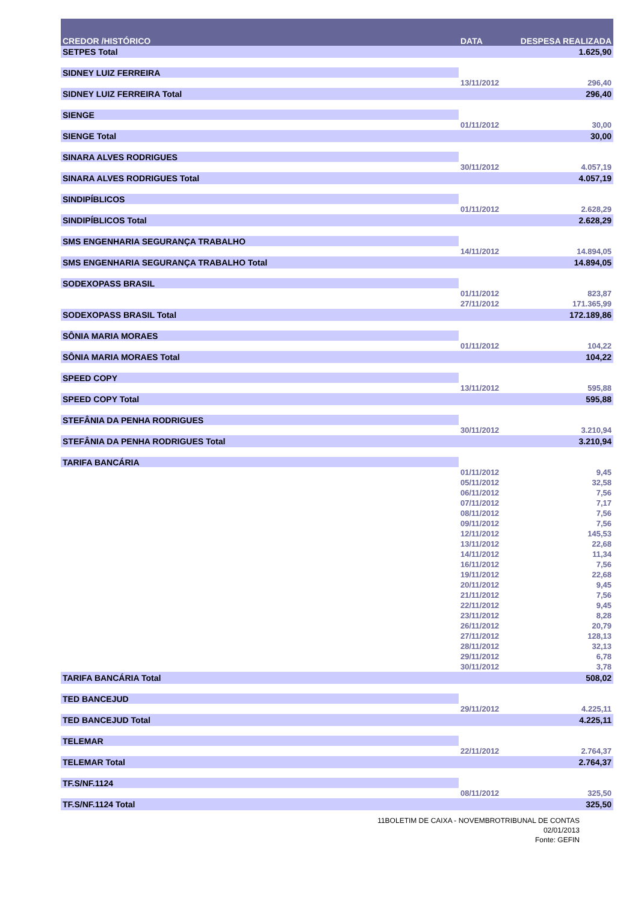| CREDOR /HISTÓRICO | DATA | DESPESA REALIZADA |
| --- | --- | --- |
| SETPES Total | | 1.625,90 |
| SIDNEY LUIZ FERREIRA | | |
| | 13/11/2012 | 296,40 |
| SIDNEY LUIZ FERREIRA Total | | 296,40 |
| SIENGE | | |
| | 01/11/2012 | 30,00 |
| SIENGE Total | | 30,00 |
| SINARA ALVES RODRIGUES | | |
| | 30/11/2012 | 4.057,19 |
| SINARA ALVES RODRIGUES Total | | 4.057,19 |
| SINDIPÍBLICOS | | |
| | 01/11/2012 | 2.628,29 |
| SINDIPÍBLICOS Total | | 2.628,29 |
| SMS ENGENHARIA SEGURANÇA TRABALHO | | |
| | 14/11/2012 | 14.894,05 |
| SMS ENGENHARIA SEGURANÇA TRABALHO Total | | 14.894,05 |
| SODEXOPASS BRASIL | | |
| | 01/11/2012 | 823,87 |
| | 27/11/2012 | 171.365,99 |
| SODEXOPASS BRASIL Total | | 172.189,86 |
| SÔNIA MARIA MORAES | | |
| | 01/11/2012 | 104,22 |
| SÔNIA MARIA MORAES Total | | 104,22 |
| SPEED COPY | | |
| | 13/11/2012 | 595,88 |
| SPEED COPY Total | | 595,88 |
| STEFÂNIA DA PENHA RODRIGUES | | |
| | 30/11/2012 | 3.210,94 |
| STEFÂNIA DA PENHA RODRIGUES Total | | 3.210,94 |
| TARIFA BANCÁRIA | | |
| | 01/11/2012 | 9,45 |
| | 05/11/2012 | 32,58 |
| | 06/11/2012 | 7,56 |
| | 07/11/2012 | 7,17 |
| | 08/11/2012 | 7,56 |
| | 09/11/2012 | 7,56 |
| | 12/11/2012 | 145,53 |
| | 13/11/2012 | 22,68 |
| | 14/11/2012 | 11,34 |
| | 16/11/2012 | 7,56 |
| | 19/11/2012 | 22,68 |
| | 20/11/2012 | 9,45 |
| | 21/11/2012 | 7,56 |
| | 22/11/2012 | 9,45 |
| | 23/11/2012 | 8,28 |
| | 26/11/2012 | 20,79 |
| | 27/11/2012 | 128,13 |
| | 28/11/2012 | 32,13 |
| | 29/11/2012 | 6,78 |
| | 30/11/2012 | 3,78 |
| TARIFA BANCÁRIA Total | | 508,02 |
| TED BANCEJUD | | |
| | 29/11/2012 | 4.225,11 |
| TED BANCEJUD Total | | 4.225,11 |
| TELEMAR | | |
| | 22/11/2012 | 2.764,37 |
| TELEMAR Total | | 2.764,37 |
| TF.S/NF.1124 | | |
| | 08/11/2012 | 325,50 |
| TF.S/NF.1124 Total | | 325,50 |
11BOLETIM DE CAIXA - NOVEMBROTRIBUNAL DE CONTAS
02/01/2013
Fonte: GEFIN